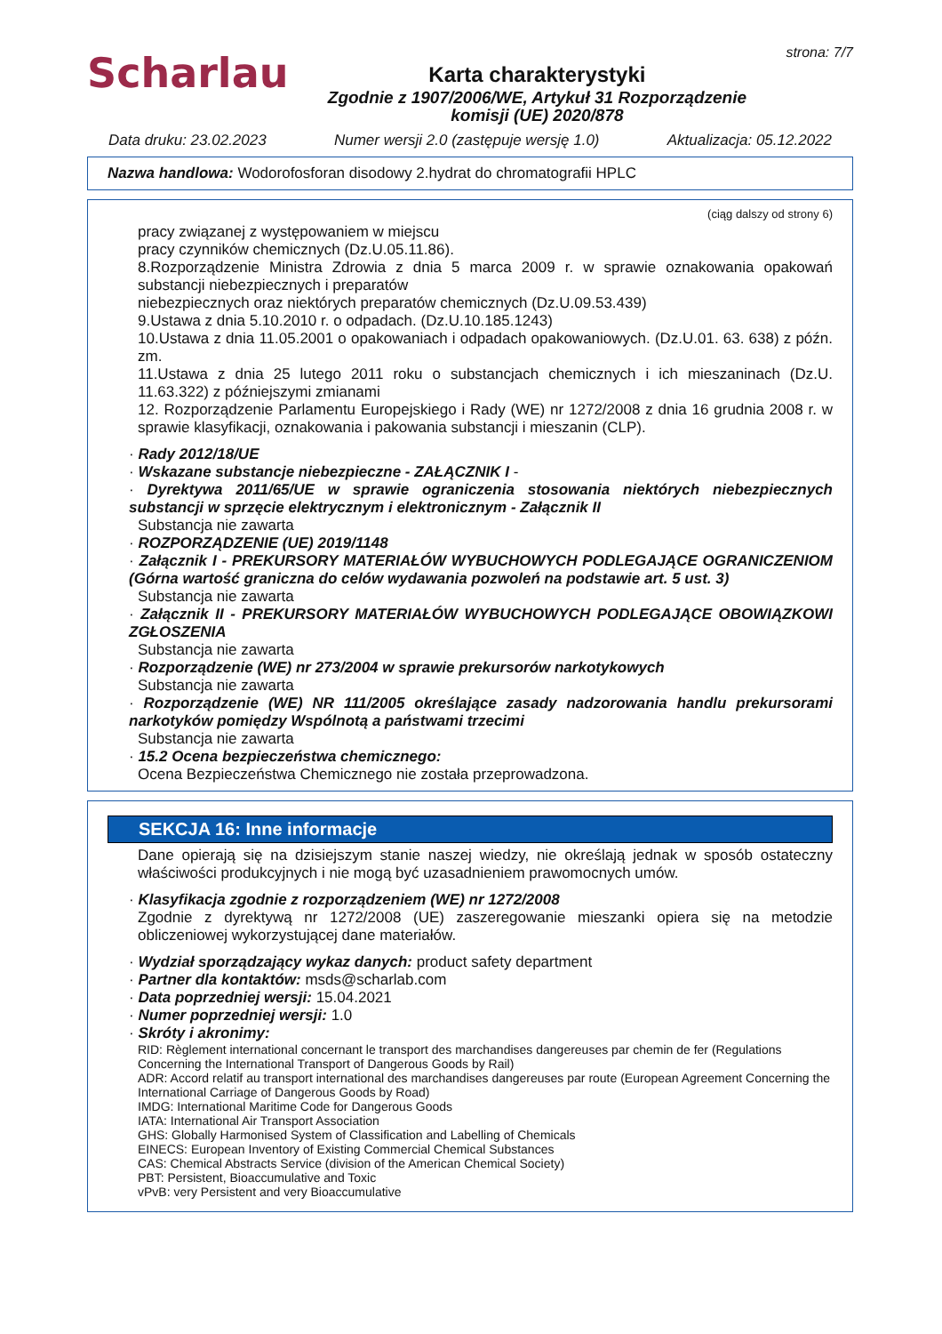Scharlau
Karta charakterystyki
Zgodnie z 1907/2006/WE, Artykuł 31 Rozporządzenie
komisji (UE) 2020/878
strona: 7/7
Data druku: 23.02.2023 Numer wersji 2.0 (zastępuje wersję 1.0) Aktualizacja: 05.12.2022
Nazwa handlowa: Wodorofosforan disodowy 2.hydrat do chromatografii HPLC
(ciąg dalszy od strony 6)
pracy związanej z występowaniem w miejscu
pracy czynników chemicznych (Dz.U.05.11.86).
8.Rozporządzenie Ministra Zdrowia z dnia 5 marca 2009 r. w sprawie oznakowania opakowań substancji niebezpiecznych i preparatów
niebezpiecznych oraz niektórych preparatów chemicznych (Dz.U.09.53.439)
9.Ustawa z dnia 5.10.2010 r. o odpadach. (Dz.U.10.185.1243)
10.Ustawa z dnia 11.05.2001 o opakowaniach i odpadach opakowaniowych. (Dz.U.01. 63. 638) z późn. zm.
11.Ustawa z dnia 25 lutego 2011 roku o substancjach chemicznych i ich mieszaninach (Dz.U. 11.63.322) z późniejszymi zmianami
12. Rozporządzenie Parlamentu Europejskiego i Rady (WE) nr 1272/2008 z dnia 16 grudnia 2008 r. w sprawie klasyfikacji, oznakowania i pakowania substancji i mieszanin (CLP).
· Rady 2012/18/UE
· Wskazane substancje niebezpieczne - ZAŁĄCZNIK I -
· Dyrektywa 2011/65/UE w sprawie ograniczenia stosowania niektórych niebezpiecznych substancji w sprzęcie elektrycznym i elektronicznym - Załącznik II
Substancja nie zawarta
· ROZPORZĄDZENIE (UE) 2019/1148
· Załącznik I - PREKURSORY MATERIAŁÓW WYBUCHOWYCH PODLEGAJĄCE OGRANICZENIOM (Górna wartość graniczna do celów wydawania pozwoleń na podstawie art. 5 ust. 3)
Substancja nie zawarta
· Załącznik II - PREKURSORY MATERIAŁÓW WYBUCHOWYCH PODLEGAJĄCE OBOWIĄZKOWI ZGŁOSZENIA
Substancja nie zawarta
· Rozporządzenie (WE) nr 273/2004 w sprawie prekursorów narkotykowych
Substancja nie zawarta
· Rozporządzenie (WE) NR 111/2005 określające zasady nadzorowania handlu prekursorami narkotyków pomiędzy Wspólnotą a państwami trzecimi
Substancja nie zawarta
· 15.2 Ocena bezpieczeństwa chemicznego:
Ocena Bezpieczeństwa Chemicznego nie została przeprowadzona.
SEKCJA 16: Inne informacje
Dane opierają się na dzisiejszym stanie naszej wiedzy, nie określają jednak w sposób ostateczny właściwości produkcyjnych i nie mogą być uzasadnieniem prawomocnych umów.
· Klasyfikacja zgodnie z rozporządzeniem (WE) nr 1272/2008
Zgodnie z dyrektywą nr 1272/2008 (UE) zaszeregowanie mieszanki opiera się na metodzie obliczeniowej wykorzystującej dane materiałów.
· Wydział sporządzający wykaz danych: product safety department
· Partner dla kontaktów: msds@scharlab.com
· Data poprzedniej wersji: 15.04.2021
· Numer poprzedniej wersji: 1.0
· Skróty i akronimy:
RID: Règlement international concernant le transport des marchandises dangereuses par chemin de fer (Regulations Concerning the International Transport of Dangerous Goods by Rail)
ADR: Accord relatif au transport international des marchandises dangereuses par route (European Agreement Concerning the International Carriage of Dangerous Goods by Road)
IMDG: International Maritime Code for Dangerous Goods
IATA: International Air Transport Association
GHS: Globally Harmonised System of Classification and Labelling of Chemicals
EINECS: European Inventory of Existing Commercial Chemical Substances
CAS: Chemical Abstracts Service (division of the American Chemical Society)
PBT: Persistent, Bioaccumulative and Toxic
vPvB: very Persistent and very Bioaccumulative